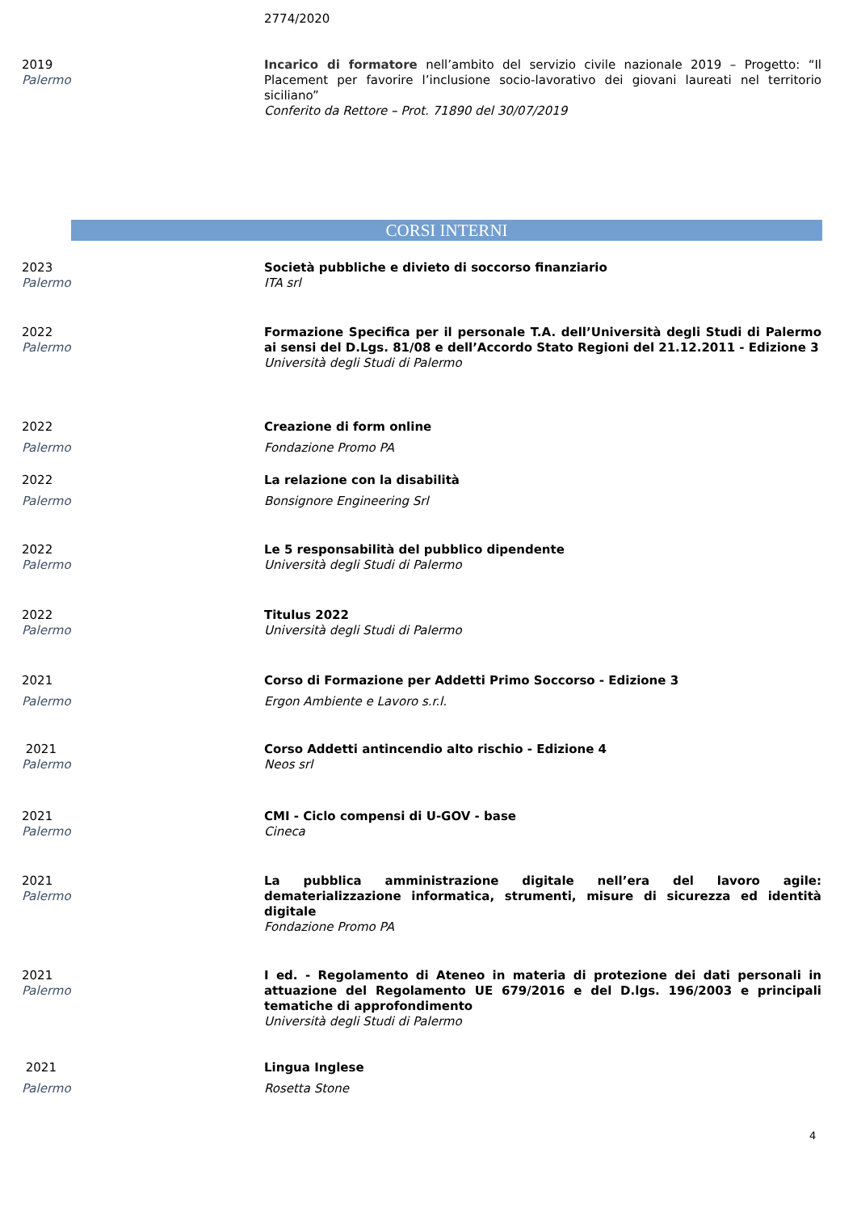2774/2020
2019
Palermo
Incarico di formatore nell’ambito del servizio civile nazionale 2019 – Progetto: “Il Placement per favorire l’inclusione socio-lavorativo dei giovani laureati nel territorio siciliano”
Conferito da Rettore – Prot. 71890 del 30/07/2019
CORSI INTERNI
2023
Palermo
Società pubbliche e divieto di soccorso finanziario
ITA srl
2022
Palermo
Formazione Specifica per il personale T.A. dell’Università degli Studi di Palermo ai sensi del D.Lgs. 81/08 e dell’Accordo Stato Regioni del 21.12.2011 - Edizione 3
Università degli Studi di Palermo
2022
Palermo
Creazione di form online
Fondazione Promo PA
2022
Palermo
La relazione con la disabilità
Bonsignore Engineering Srl
2022
Palermo
Le 5 responsabilità del pubblico dipendente
Università degli Studi di Palermo
2022
Palermo
Titulus 2022
Università degli Studi di Palermo
2021
Palermo
Corso di Formazione per Addetti Primo Soccorso - Edizione 3
Ergon Ambiente e Lavoro s.r.l.
2021
Palermo
Corso Addetti antincendio alto rischio - Edizione 4
Neos srl
2021
Palermo
CMI - Ciclo compensi di U-GOV - base
Cineca
2021
Palermo
La pubblica amministrazione digitale nell’era del lavoro agile: dematerializzazione informatica, strumenti, misure di sicurezza ed identità digitale
Fondazione Promo PA
2021
Palermo
I ed. - Regolamento di Ateneo in materia di protezione dei dati personali in attuazione del Regolamento UE 679/2016 e del D.lgs. 196/2003 e principali tematiche di approfondimento
Università degli Studi di Palermo
2021
Palermo
Lingua Inglese
Rosetta Stone
4